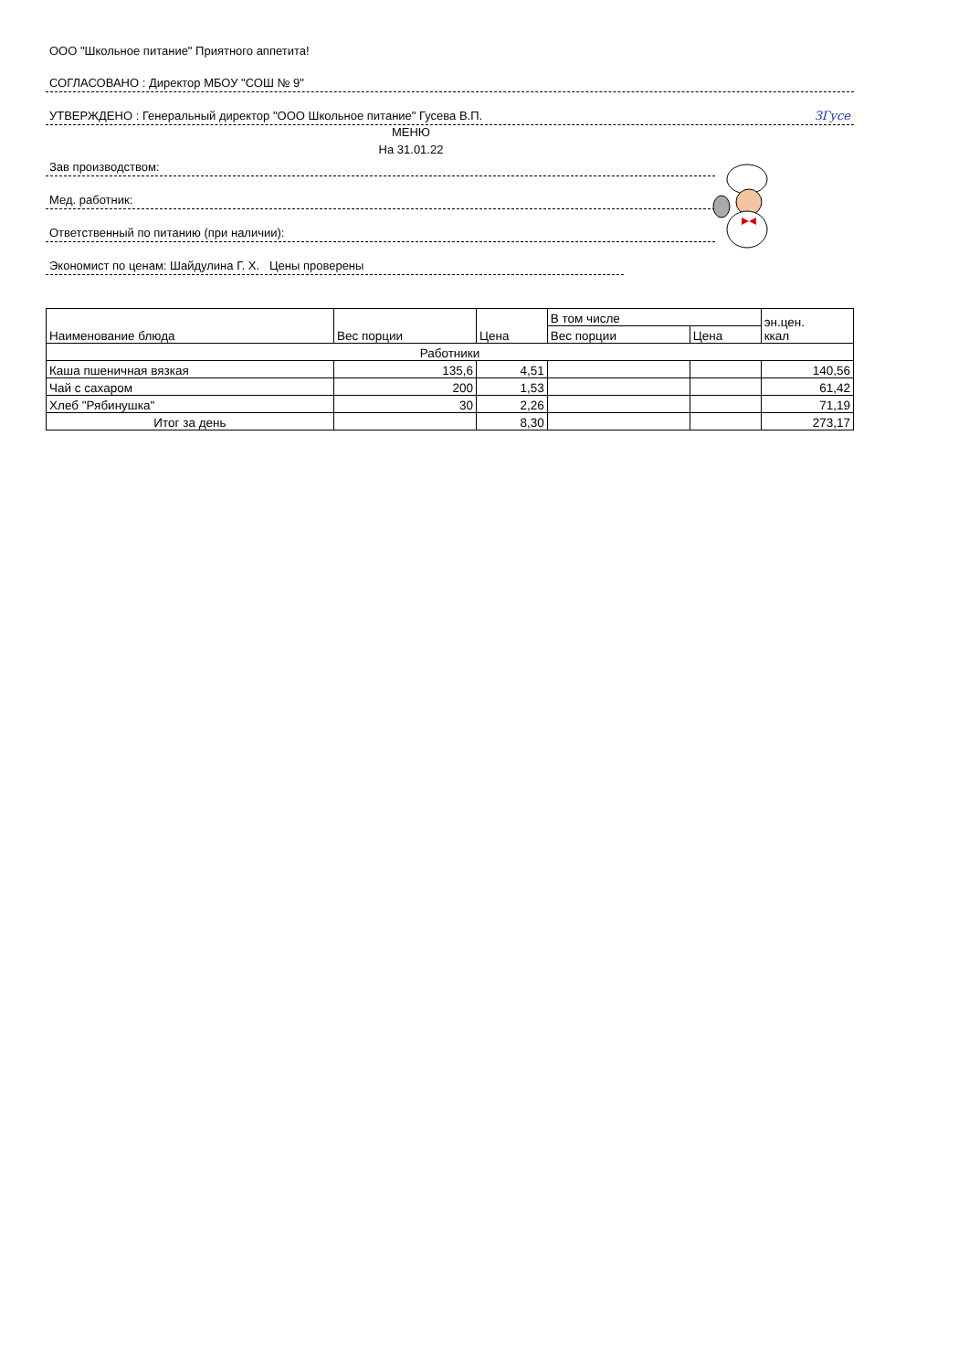ООО "Школьное питание" Приятного аппетита!
СОГЛАСОВАНО : Директор МБОУ "СОШ № 9"
УТВЕРЖДЕНО : Генеральный директор "ООО Школьное питание" Гусева В.П. ЗГусе
МЕНЮ
На 31.01.22
Зав производством:
Мед. работник:
Ответственный по питанию (при наличии):
Экономист по ценам: Шайдулина Г. Х. Цены проверены
| Наименование блюда | Вес порции | Цена | В том числе | | эн.цен. ккал |
| --- | --- | --- | --- | --- | --- |
| | | | Вес порции | Цена | |
| Работники | | | | | |
| Каша пшеничная вязкая | 135,6 | 4,51 | | | 140,56 |
| Чай с сахаром | 200 | 1,53 | | | 61,42 |
| Хлеб "Рябинушка" | 30 | 2,26 | | | 71,19 |
| Итог за день | | 8,30 | | | 273,17 |